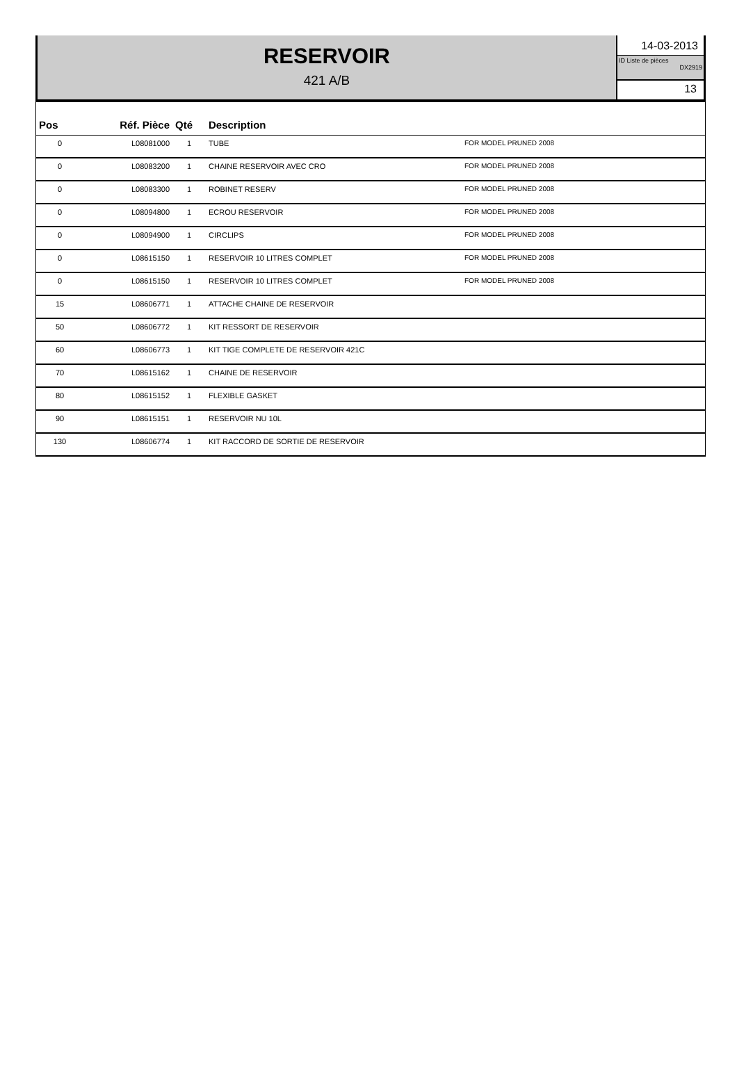RESERVOIR
421 A/B
14-03-2013
ID Liste de pièces
DX2919
13
| Pos | Réf. Pièce | Qté | Description | |
| --- | --- | --- | --- | --- |
| 0 | L08081000 | 1 | TUBE | FOR MODEL PRUNED 2008 |
| 0 | L08083200 | 1 | CHAINE RESERVOIR AVEC CRO | FOR MODEL PRUNED 2008 |
| 0 | L08083300 | 1 | ROBINET RESERV | FOR MODEL PRUNED 2008 |
| 0 | L08094800 | 1 | ECROU RESERVOIR | FOR MODEL PRUNED 2008 |
| 0 | L08094900 | 1 | CIRCLIPS | FOR MODEL PRUNED 2008 |
| 0 | L08615150 | 1 | RESERVOIR 10 LITRES COMPLET | FOR MODEL PRUNED 2008 |
| 0 | L08615150 | 1 | RESERVOIR 10 LITRES COMPLET | FOR MODEL PRUNED 2008 |
| 15 | L08606771 | 1 | ATTACHE CHAINE DE RESERVOIR | |
| 50 | L08606772 | 1 | KIT RESSORT DE RESERVOIR | |
| 60 | L08606773 | 1 | KIT TIGE COMPLETE DE RESERVOIR 421C | |
| 70 | L08615162 | 1 | CHAINE DE RESERVOIR | |
| 80 | L08615152 | 1 | FLEXIBLE GASKET | |
| 90 | L08615151 | 1 | RESERVOIR NU 10L | |
| 130 | L08606774 | 1 | KIT RACCORD DE SORTIE DE RESERVOIR | |